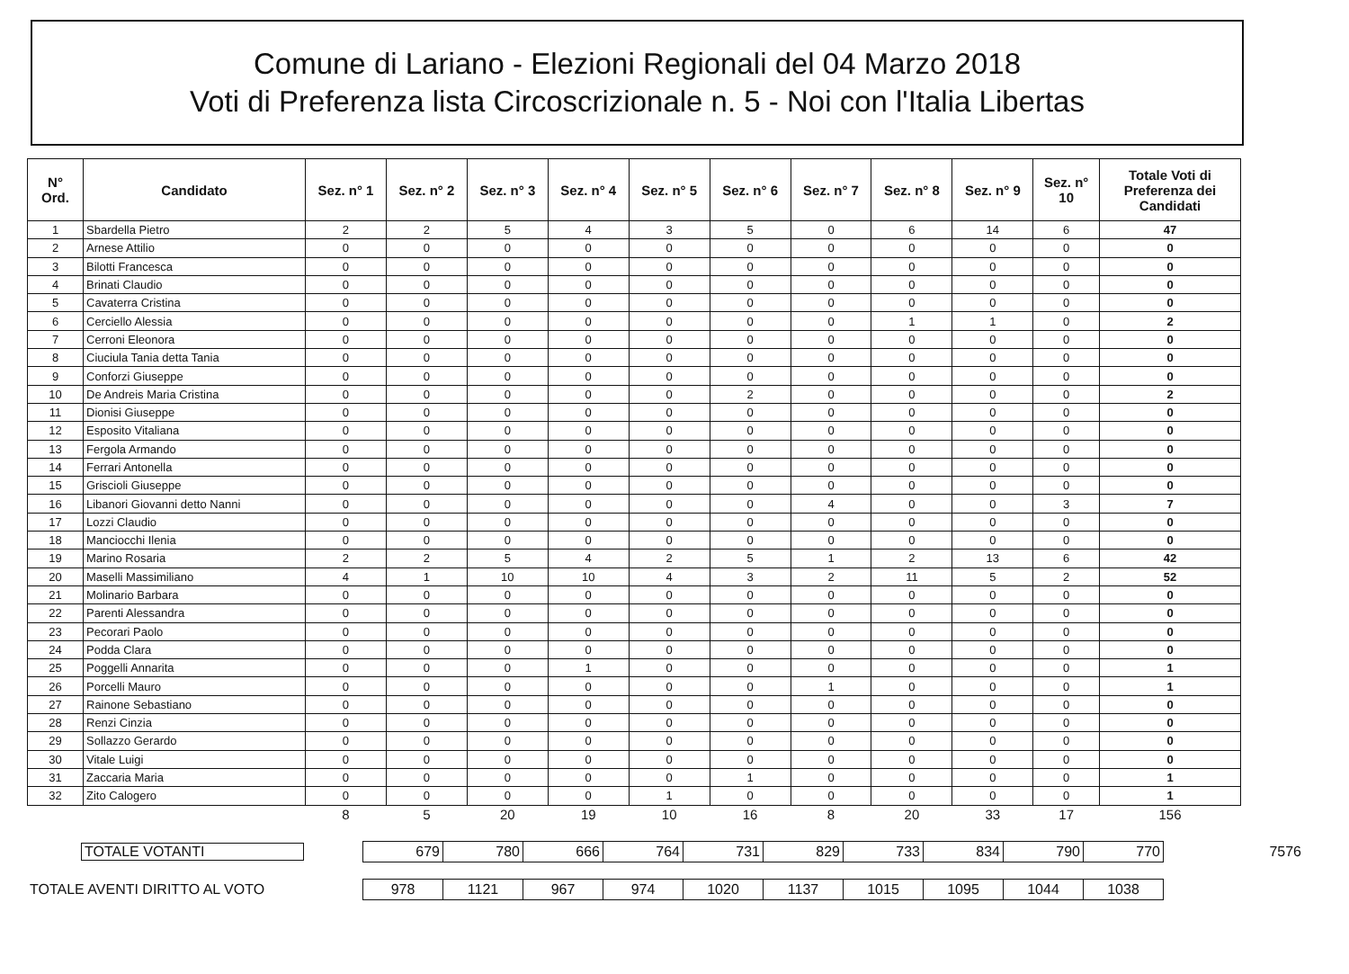Comune di Lariano - Elezioni Regionali del 04 Marzo 2018
Voti di Preferenza lista Circoscrizionale n. 5 - Noi con l'Italia Libertas
| N° Ord. | Candidato | Sez. n° 1 | Sez. n° 2 | Sez. n° 3 | Sez. n° 4 | Sez. n° 5 | Sez. n° 6 | Sez. n° 7 | Sez. n° 8 | Sez. n° 9 | Sez. n° 10 | Totale Voti di Preferenza dei Candidati |
| --- | --- | --- | --- | --- | --- | --- | --- | --- | --- | --- | --- | --- |
| 1 | Sbardella Pietro | 2 | 2 | 5 | 4 | 3 | 5 | 0 | 6 | 14 | 6 | 47 |
| 2 | Arnese Attilio | 0 | 0 | 0 | 0 | 0 | 0 | 0 | 0 | 0 | 0 | 0 |
| 3 | Bilotti Francesca | 0 | 0 | 0 | 0 | 0 | 0 | 0 | 0 | 0 | 0 | 0 |
| 4 | Brinati Claudio | 0 | 0 | 0 | 0 | 0 | 0 | 0 | 0 | 0 | 0 | 0 |
| 5 | Cavaterra Cristina | 0 | 0 | 0 | 0 | 0 | 0 | 0 | 0 | 0 | 0 | 0 |
| 6 | Cerciello Alessia | 0 | 0 | 0 | 0 | 0 | 0 | 0 | 1 | 1 | 0 | 2 |
| 7 | Cerroni Eleonora | 0 | 0 | 0 | 0 | 0 | 0 | 0 | 0 | 0 | 0 | 0 |
| 8 | Ciuciula Tania detta Tania | 0 | 0 | 0 | 0 | 0 | 0 | 0 | 0 | 0 | 0 | 0 |
| 9 | Conforzi Giuseppe | 0 | 0 | 0 | 0 | 0 | 0 | 0 | 0 | 0 | 0 | 0 |
| 10 | De Andreis Maria Cristina | 0 | 0 | 0 | 0 | 0 | 2 | 0 | 0 | 0 | 0 | 2 |
| 11 | Dionisi Giuseppe | 0 | 0 | 0 | 0 | 0 | 0 | 0 | 0 | 0 | 0 | 0 |
| 12 | Esposito Vitaliana | 0 | 0 | 0 | 0 | 0 | 0 | 0 | 0 | 0 | 0 | 0 |
| 13 | Fergola Armando | 0 | 0 | 0 | 0 | 0 | 0 | 0 | 0 | 0 | 0 | 0 |
| 14 | Ferrari Antonella | 0 | 0 | 0 | 0 | 0 | 0 | 0 | 0 | 0 | 0 | 0 |
| 15 | Griscioli Giuseppe | 0 | 0 | 0 | 0 | 0 | 0 | 0 | 0 | 0 | 0 | 0 |
| 16 | Libanori Giovanni detto Nanni | 0 | 0 | 0 | 0 | 0 | 0 | 4 | 0 | 0 | 3 | 7 |
| 17 | Lozzi Claudio | 0 | 0 | 0 | 0 | 0 | 0 | 0 | 0 | 0 | 0 | 0 |
| 18 | Manciocchi Ilenia | 0 | 0 | 0 | 0 | 0 | 0 | 0 | 0 | 0 | 0 | 0 |
| 19 | Marino Rosaria | 2 | 2 | 5 | 4 | 2 | 5 | 1 | 2 | 13 | 6 | 42 |
| 20 | Maselli Massimiliano | 4 | 1 | 10 | 10 | 4 | 3 | 2 | 11 | 5 | 2 | 52 |
| 21 | Molinario Barbara | 0 | 0 | 0 | 0 | 0 | 0 | 0 | 0 | 0 | 0 | 0 |
| 22 | Parenti Alessandra | 0 | 0 | 0 | 0 | 0 | 0 | 0 | 0 | 0 | 0 | 0 |
| 23 | Pecorari Paolo | 0 | 0 | 0 | 0 | 0 | 0 | 0 | 0 | 0 | 0 | 0 |
| 24 | Podda Clara | 0 | 0 | 0 | 0 | 0 | 0 | 0 | 0 | 0 | 0 | 0 |
| 25 | Poggelli Annarita | 0 | 0 | 0 | 1 | 0 | 0 | 0 | 0 | 0 | 0 | 1 |
| 26 | Porcelli Mauro | 0 | 0 | 0 | 0 | 0 | 0 | 1 | 0 | 0 | 0 | 1 |
| 27 | Rainone Sebastiano | 0 | 0 | 0 | 0 | 0 | 0 | 0 | 0 | 0 | 0 | 0 |
| 28 | Renzi Cinzia | 0 | 0 | 0 | 0 | 0 | 0 | 0 | 0 | 0 | 0 | 0 |
| 29 | Sollazzo Gerardo | 0 | 0 | 0 | 0 | 0 | 0 | 0 | 0 | 0 | 0 | 0 |
| 30 | Vitale Luigi | 0 | 0 | 0 | 0 | 0 | 0 | 0 | 0 | 0 | 0 | 0 |
| 31 | Zaccaria Maria | 0 | 0 | 0 | 0 | 0 | 1 | 0 | 0 | 0 | 0 | 1 |
| 32 | Zito Calogero | 0 | 0 | 0 | 0 | 1 | 0 | 0 | 0 | 0 | 0 | 1 |
| | | 8 | 5 | 20 | 19 | 10 | 16 | 8 | 20 | 33 | 17 | 156 |
| TOTALE VOTANTI | 679 | 780 | 666 | 764 | 731 | 829 | 733 | 834 | 790 | 770 | 7576 |
| TOTALE AVENTI DIRITTO AL VOTO | 978 | 1121 | 967 | 974 | 1020 | 1137 | 1015 | 1095 | 1044 | 1038 | |